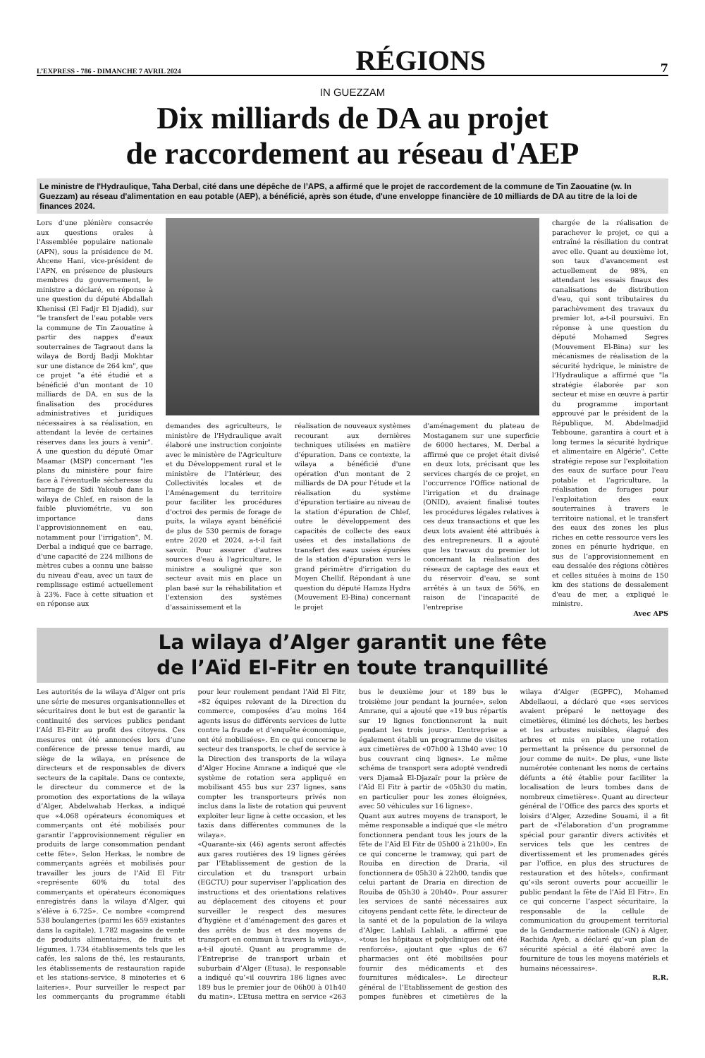L’EXPRESS - 786 - DIMANCHE 7 AVRIL 2024 RÉGIONS 7
IN GUEZZAM
Dix milliards de DA au projet
de raccordement au réseau d'AEP
Le ministre de l'Hydraulique, Taha Derbal, cité dans une dépêche de l’APS, a affirmé que le projet de raccordement de la commune de Tin Zaouatine (w. In Guezzam) au réseau d'alimentation en eau potable (AEP), a bénéficié, après son étude, d'une enveloppe financière de 10 milliards de DA au titre de la loi de finances 2024.
Lors d'une plénière consacrée aux questions orales à l'Assemblée populaire nationale (APN), sous la présidence de M. Ahcene Hani, vice-président de l'APN, en présence de plusieurs membres du gouvernement, le ministre a déclaré, en réponse à une question du député Abdallah Khenissi (El Fadjr El Djadid), sur "le transfert de l'eau potable vers la commune de Tin Zaouatine à partir des nappes d'eaux souterraines de Tagraout dans la wilaya de Bordj Badji Mokhtar sur une distance de 264 km", que ce projet "a été étudié et a bénéficié d'un montant de 10 milliards de DA, en sus de la finalisation des procédures administratives et juridiques nécessaires à sa réalisation, en attendant la levée de certaines réserves dans les jours à venir". A une question du député Omar Maamar (MSP) concernant "les plans du ministère pour faire face à l'éventuelle sécheresse du barrage de Sidi Yakoub dans la wilaya de Chlef, en raison de la faible pluviométrie, vu son importance dans l'approvisionnement en eau, notamment pour l'irrigation", M. Derbal a indiqué que ce barrage, d'une capacité de 224 millions de mètres cubes a connu une baisse du niveau d'eau, avec un taux de remplissage estimé actuellement à 23%. Face à cette situation et en réponse aux
demandes des agriculteurs, le ministère de l'Hydraulique avait élaboré une instruction conjointe avec le ministère de l'Agriculture et du Développement rural et le ministère de l'Intérieur, des Collectivités locales et de l'Aménagement du territoire pour faciliter les procédures d'octroi des permis de forage de puits, la wilaya ayant bénéficié de plus de 530 permis de forage entre 2020 et 2024, a-t-il fait savoir. Pour assurer d'autres sources d'eau à l'agriculture, le ministre a souligné que son secteur avait mis en place un plan basé sur la réhabilitation et l'extension des systèmes d'assainissement et la
réalisation de nouveaux systèmes recourant aux dernières techniques utilisées en matière d'épuration. Dans ce contexte, la wilaya a bénéficié d'une opération d'un montant de 2 milliards de DA pour l'étude et la réalisation du système d'épuration tertiaire au niveau de la station d'épuration de Chlef, outre le développement des capacités de collecte des eaux usées et des installations de transfert des eaux usées épurées de la station d'épuration vers le grand périmètre d'irrigation du Moyen Chellif. Répondant à une question du député Hamza Hydra (Mouvement El-Bina) concernant le projet
d'aménagement du plateau de Mostaganem sur une superficie de 6000 hectares, M. Derbal a affirmé que ce projet était divisé en deux lots, précisant que les services chargés de ce projet, en l’occurrence l’Office national de l'irrigation et du drainage (ONID), avaient finalisé toutes les procédures légales relatives à ces deux transactions et que les deux lots avaient été attribués à des entrepreneurs. Il a ajouté que les travaux du premier lot concernant la réalisation des réseaux de captage des eaux et du réservoir d'eau, se sont arrêtés à un taux de 56%, en raison de l'incapacité de l'entreprise
chargée de la réalisation de parachever le projet, ce qui a entraîné la résiliation du contrat avec elle. Quant au deuxième lot, son taux d'avancement est actuellement de 98%, en attendant les essais finaux des canalisations de distribution d'eau, qui sont tributaires du parachèvement des travaux du premier lot, a-t-il poursuivi. En réponse à une question du député Mohamed Segres (Mouvement El-Bina) sur les mécanismes de réalisation de la sécurité hydrique, le ministre de l'Hydraulique a affirmé que "la stratégie élaborée par son secteur et mise en œuvre à partir du programme important approuvé par le président de la République, M. Abdelmadjid Tebboune, garantira à court et à long termes la sécurité hydrique et alimentaire en Algérie". Cette stratégie repose sur l'exploitation des eaux de surface pour l'eau potable et l'agriculture, la réalisation de forages pour l'exploitation des eaux souterraines à travers le territoire national, et le transfert des eaux des zones les plus riches en cette ressource vers les zones en pénurie hydrique, en sus de l’approvisionnement en eau dessalée des régions côtières et celles situées à moins de 150 km des stations de dessalement d'eau de mer, a expliqué le ministre.
Avec APS
La wilaya d’Alger garantit une fête
de l’Aïd El-Fitr en toute tranquillité
Les autorités de la wilaya d’Alger ont pris une série de mesures organisationnelles et sécuritaires dont le but est de garantir la continuité des services publics pendant l’Aïd El-Fitr au profit des citoyens. Ces mesures ont été annoncées lors d’une conférence de presse tenue mardi, au siège de la wilaya, en présence de directeurs et de responsables de divers secteurs de la capitale. Dans ce contexte, le directeur du commerce et de la promotion des exportations de la wilaya d’Alger, Abdelwahab Herkas, a indiqué que «4.068 opérateurs économiques et commerçants ont été mobilisés pour garantir l’approvisionnement régulier en produits de large consommation pendant cette fête». Selon Herkas, le nombre de commerçants agréés et mobilisés pour travailler les jours de l’Aïd El Fitr «représente 60% du total des commerçants et opérateurs économiques enregistrés dans la wilaya d’Alger, qui s’élève à 6.725». Ce nombre «comprend 538 boulangeries (parmi les 659 existantes dans la capitale), 1.782 magasins de vente de produits alimentaires, de fruits et légumes, 1.734 établissements tels que les cafés, les salons de thé, les restaurants, les établissements de restauration rapide et les stations-service, 8 minoteries et 6 laiteries». Pour surveiller le respect par les commerçants du programme établi pour leur roulement pendant l’Aïd El Fitr, «82 équipes relevant de la Direction du commerce, composées d’au moins 164 agents issus de différents services de lutte contre la fraude et d’enquête économique, ont été mobilisées». En ce qui concerne le secteur des transports, le chef de service à la Direction des transports de la wilaya d’Alger Hocine Amrane a indiqué que «le système de rotation sera appliqué en mobilisant 455 bus sur 237 lignes, sans compter les transporteurs privés non inclus dans la liste de rotation qui peuvent exploiter leur ligne à cette occasion, et les taxis dans différentes communes de la wilaya».
«Quarante-six (46) agents seront affectés aux gares routières des 19 lignes gérées par l’Etablissement de gestion de la circulation et du transport urbain (EGCTU) pour superviser l’application des instructions et des orientations relatives au déplacement des citoyens et pour surveiller le respect des mesures d’hygiène et d’aménagement des gares et des arrêts de bus et des moyens de transport en commun à travers la wilaya», a-t-il ajouté. Quant au programme de l’Entreprise de transport urbain et suburbain d’Alger (Etusa), le responsable a indiqué qu’«il couvrira 186 lignes avec 189 bus le premier jour de 06h00 à 01h40 du matin». L’Etusa mettra en service «263 bus le deuxième jour et 189 bus le troisième jour pendant la journée», selon Amrane, qui a ajouté que «19 bus répartis sur 19 lignes fonctionneront la nuit pendant les trois jours». L’entreprise a également établi un programme de visites aux cimetières de «07h00 à 13h40 avec 10 bus couvrant cinq lignes». Le même schéma de transport sera adopté vendredi vers Djamaâ El-Djazaïr pour la prière de l’Aïd El Fitr à partir de «05h30 du matin, en particulier pour les zones éloignées, avec 50 véhicules sur 16 lignes».
Quant aux autres moyens de transport, le même responsable a indiqué que «le métro fonctionnera pendant tous les jours de la fête de l’Aïd El Fitr de 05h00 à 21h00». En ce qui concerne le tramway, qui part de Rouiba en direction de Draria, «il fonctionnera de 05h30 à 22h00, tandis que celui partant de Draria en direction de Rouiba de 05h30 à 20h40». Pour assurer les services de santé nécessaires aux citoyens pendant cette fête, le directeur de la santé et de la population de la wilaya d’Alger, Lahlali Lahlali, a affirmé que «tous les hôpitaux et polycliniques ont été renforcés», ajoutant que «plus de 67 pharmacies ont été mobilisées pour fournir des médicaments et des fournitures médicales». Le directeur général de l’Etablissement de gestion des pompes funèbres et cimetières de la wilaya d’Alger (EGPFC), Mohamed Abdellaoui, a déclaré que «ses services avaient préparé le nettoyage des cimetières, éliminé les déchets, les herbes et les arbustes nuisibles, élagué des arbres et mis en place une rotation permettant la présence du personnel de jour comme de nuit». De plus, «une liste numérotée contenant les noms de certains défunts a été établie pour faciliter la localisation de leurs tombes dans de nombreux cimetières». Quant au directeur général de l’Office des parcs des sports et loisirs d’Alger, Azzedine Souami, il a fit part de «l’élaboration d’un programme spécial pour garantir divers activités et services tels que les centres de divertissement et les promenades gérés par l’office, en plus des structures de restauration et des hôtels», confirmant qu’«ils seront ouverts pour accueillir le public pendant la fête de l’Aïd El Fitr». En ce qui concerne l’aspect sécuritaire, la responsable de la cellule de communication du groupement territorial de la Gendarmerie nationale (GN) à Alger, Rachida Ayeb, a déclaré qu’«un plan de sécurité spécial a été élaboré avec la fourniture de tous les moyens matériels et humains nécessaires».
R.R.